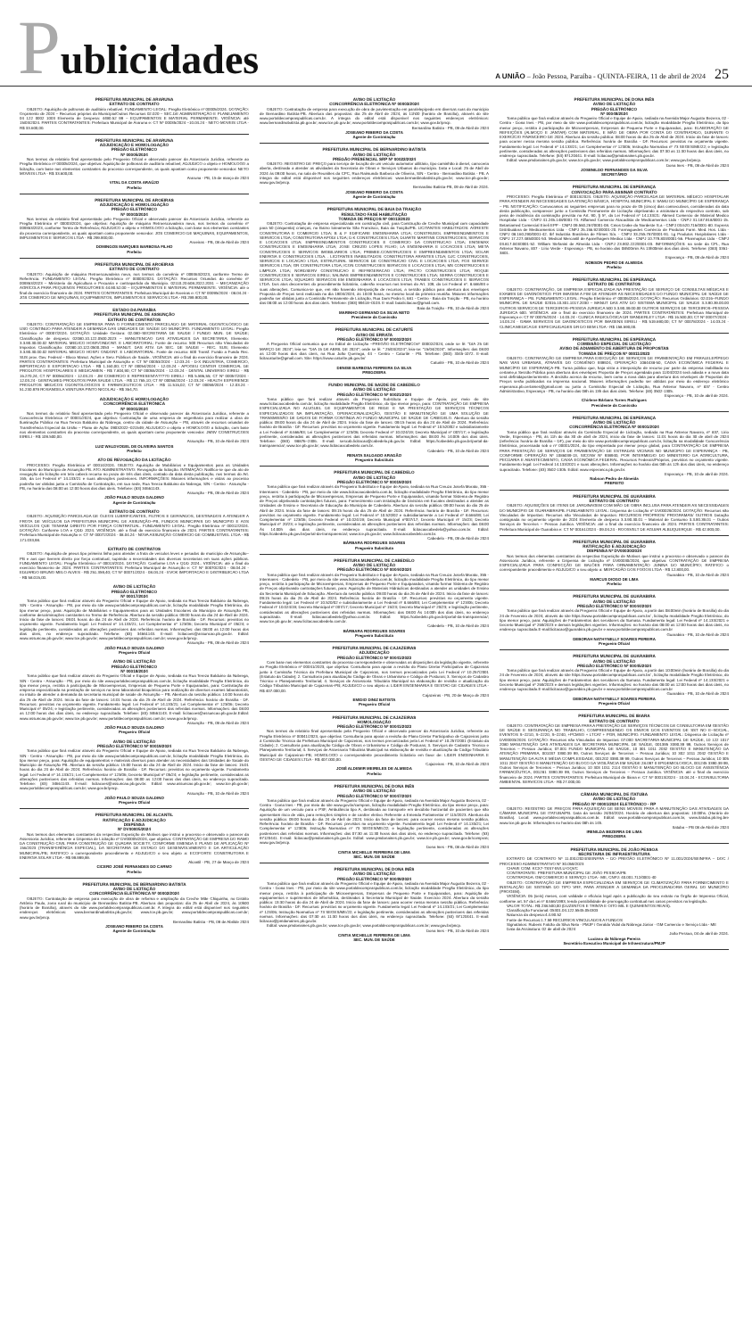Publicidades
A UNIÃO – João Pessoa, Paraíba - QUINTA-FEIRA, 11 de abril de 2024 25
PREFEITURA MUNICIPAL DE ARARUNA
EXTRATO DE CONTRATO
OBJETO: Aquisição de poltronas de auditório rebatível. FUNDAMENTO LEGAL: Pregão Eletrônico nº 00005/2024. DOTAÇÃO: Orçamento de 2024 – Recursos próprios do Município/Outros Recursos 02.020 – SEC.DE ADMINISTRAÇÃO E PLANEJAMENTO 04 122 0002 1003 Elemento de Despesa: 4490.52 99 – EQUIPAMENTOS E MATERIAL PERMANENTE. VIGÊNCIA: até 15/03/2024. PARTES CONTRATANTES: Prefeitura Municipal de Araruna e: CT Nº 00035/2024 –10.04.24 - NETO MOVEIS LTDA - R$ 33.600,00.
PREFEITURA MUNICIPAL DE ARARUNA
ADJUDICAÇÃO E HOMOLOGAÇÃO
PREGÃO ELETRÔNICO
Nº 00005/2024
Nos termos do relatório final apresentado pelo Pregoeiro Oficial e observado parecer da Assessoria Jurídica, referente ao Pregão Eletrônico nº 00005/2024, que objetiva: Aquisição de poltronas de auditório rebatível; ADJUDICO o objeto e HOMOLOGO a licitação, com base nos elementos constantes do processo correspondente, os quais apontam como proponente vencedor: NETO MOVEIS LTDA - R$ 33.600,00.
Araruna - PB, 15 de março de 2024
VITAL DA COSTA ARAÚJO
Prefeito
PREFEITURA MUNICIPAL DE AROEIRAS
ADJUDICAÇÃO E HOMOLOGAÇÃO
PREGÃO ELETRÔNICO
Nº 00003/2024
Nos termos do relatório final apresentado pelo Pregoeiro Oficial e observado parecer da Assessoria Jurídica, referente ao Pregão Eletrônico nº 00003/2024, que objetiva: Aquisição de máquina Retroescavadeira nova, nos termos do convênio nº 009363/2023, conforme Termo de Referência; ADJUDICO o objeto e HOMOLOGO a licitação, com base nos elementos constantes do processo correspondente, os quais apontam como proponente vencedor: JGS COMERCIO DE MAQUINAS, EQUIPAMENTOS, IMPLEMENTOS E SERVICOS LTDA - R$ 299.900,00.
Aroeiras - PB, 08 de Abril de 2024
DOMINGOS MARQUES BARBOSA FILHO
Prefeito
PREFEITURA MUNICIPAL DE AROEIRAS
EXTRATO DE CONTRATO
OBJETO: Aquisição de máquina Retroescavadeira nova, nos termos do convênio nº 009363/2023, conforme Termo de Referência. FUNDAMENTO LEGAL: Pregão Eletrônico nº 00003/2024. DOTAÇÃO: Recursos Oriundos do convênio nº 009363/2023 – Ministerio da Agricultura e Pecuaria e contrapartida do Municipio. 02110.20.608.2022.2031 – MECANIZAÇÃO AGRÍCOLA PARA PEQUENOS PRODUTORES 44.90.52.00 – EQUIPAMENTOS E MATERIAL PERMANENTE. VIGÊNCIA: até o final do exercício financeiro de 2024. PARTES CONTRATANTES: Prefeitura Municipal de Aroeiras e: CT Nº 00095/2024 - 08.04.24 - JGS COMERCIO DE MAQUINAS, EQUIPAMENTOS, IMPLEMENTOS E SERVICOS LTDA - R$ 299.900,00.
ESTADO DA PARAÍBA
PREFEITURA MUNICIPAL DE ASSUNÇÃO
EXTRATO DE CONTRATOS
OBJETO: CONTRATAÇÃO DE EMPRESA PARA O FORNECIMENTO PARCELADO DE MATERIAL ODONTOLÓGICO DE USO CONTINUO PARA ATENDER A DEMANDA DAS UNIDADES DE SAÚDE DO MUNICÍPIO. FUNDAMENTO LEGAL: Pregão Eletrônico nº 00007/2024. DOTAÇÃO: Unidade Gestora: 02.080–SECRETARIA DE SAUDE / FUNDO MUN. DE SAÚDE; Classificação de despesa: 02080.10.122.0500.2023 – MANUTENCAO DAS ATIVIDADES DA SECRETARIA; Elemento: 3.3.90.30.00.02 MATERIAL MEDICO HOSP./ONDONT. E LABORATORIAL; Fonte de recurso: 500 Recursos não Vinculados de Impostos Classificação: 02080.10.122.0500.2053 – MANUT. DAS ATIV. DA SEC. DE SAUDE – REC. SUS; Elemento: 3.3.90.30.00.02 MATERIAL MEDICO HOSP./ ONDONT. E LABORATORIAL. Fonte de recurso: 600 Transf. Fundo a Fundo Rec. SUS prov. Gov. Federal – Bloco Manut. Ações e Serv. Públicos de Saúde.. VIGÊNCIA: até o final do exercício financeiro de 2024. PARTES CONTRATANTES: Prefeitura Municipal de Assunção e: CT Nº 00053/2024 - 12.03.24 - D-X INDUSTRIA, COMERCIO, IMPORTACAO E EXPORTACAO LTDA - R$ 1.160,00; CT Nº 00054/2024 - 12.03.24 - APOGEU CENTER COMERCIAL DE PRODUTOS HOSPITALARES E MEDICAMEN - R$ 7.804,90; CT Nº 00055/2024 - 12.03.24 - DENTAL UNIVERSO EIRELI - R$ 16.270,24; CT Nº 00056/2024 - 12.03.24 - JM COMERCIO E REPRESENTA????O EIRELI - R$ 5.596,55; CT Nº 00057/2024 - 12.03.24 - DENTALMED PRODUTOS PARA SAUDE LTDA. - R$ 12.765,10; CT Nº 00058/2024 - 12.03.24 - HEALTH EXPERIENCE PRODUTOS MEDICOS ODONTOLOGICOS E FARMACEUTICOS LTDA - R$ 11.516,02; CT Nº 00059/2024 - 12.03.24 - 51.230.979 ROSANGELA VENTURA PINTO NICOLAU - R$ 364,70.
ADJUDICAÇÃO E HOMOLOGAÇÃO
CONCORRÊNCIA ELETRÔNICA
Nº 00001/2024
Nos termos do relatório final apresentado pelo Pregoeiro Oficial e observado parecer da Assessoria Jurídica, referente a Concorrência Eletrônica nº 00001/2024, que objetiva: Contratação de uma empresa de engenharia para realizar a obra de Iluminação Pública na Rua Tereza Balduíno da Nóbrega, centro da cidade de Assunção – PB, através de recursos oriundos de Transferência Especial da União – Plano de Ação: 09032022–021549; ADJUDICO o objeto e HOMOLOGO a licitação, com base nos elementos constantes do processo correspondente, os quais apontam como proponente vencedor: JMSV CONSTRUCOES EIRELI - R$ 109.500,00.
Assunção - PB, 10 de Abril de 2024
LUIZ WALDVOGEL DE OLIVEIRA SANTOS
Prefeito
ATO DE REVOGAÇÃO DA LICITAÇÃO
PROCESSO: Pregão Eletrônico nº 00014/2024. OBJETO: Aquisição de Mobiliários e Equipamentos para as Unidades Escolares do Município de Assunção PB. ATO ADMINISTRATIVO: Revogação da licitação. INTIMAÇÃO: Notifica-se que do ato de revogação da licitação em tela caberá recurso no prazo de três dias úteis, contado da data desta publicação, nos termos do Art. 165, da Lei Federal nº 14.133/21 e suas alterações posteriores. INFORMAÇÕES: Maiores informações e vistas ao processo poderão ser obtidas junto a Comissão de Contratação, em sua sede, Rua Tereza Balduino da Nobrega, S/N - Centro - Assunção - PB, no horário das 08:00 as 12:00 horas dos dias úteis. Telefone: (83) 34661143.
Assunção - PB, 09 de Abril de 2024
JOÃO PAULO SOUZA GALDINO
Agente de Contratação
EXTRATO DE CONTRATO
OBJETO: AQUISIÇÃO PARCELADA DE ÓLEOS LUBRIFICANTES, FILTROS E DERIVADOS, DESTINADOS A ATENDER A FROTA DE VEÍCULOS DA PREFEITURA MUNICIPAL DE ASSUNÇÃO–PB, FUNDOS MUNICIPAIS DO MUNICIPIO E AOS VEÍCULOS QUE TENHAM DIREITO POR FORÇA CONTRATUAL. FUNDAMENTO LEGAL: Pregão Eletrônico nº 00012/2024. DOTAÇÃO: Conforme LOA e QDD 2024. VIGÊNCIA: até o final do exercício financeiro de 2024. PARTES CONTRATANTES: Prefeitura Municipal de Assunção e: CT Nº 00072/2024 - 08.04.24 - NOVA ASSUNÇÃO COMÉRCIO DE COMBUSTÍVEL LTDA - R$ 171.033,98.
EXTRATO DE CONTRATOS
OBJETO: Aquisição de pneus tipo primeira linha para atender a frota de veículos leves e pesados do município de Assunção–PB e aos que tiverem direito por força contratual, suprindo a necessidades das diversas secretarias em suas ações públicas. FUNDAMENTO LEGAL: Pregão Eletrônico nº 00013/2024. DOTAÇÃO: Conforme LOA e QDD 2024.. VIGÊNCIA: até o final do exercício financeiro de 2024. PARTES CONTRATANTES: Prefeitura Municipal de Assunção e: CT Nº 00070/2024 - 08.04.24 - EDUARDO BRUNO MELO ALVES - R$ 251.359,40; CT Nº 00071/2024 - 08.04.24 - EVOK IMPORTACAO E DISTRIBUICAO LTDA - R$ 58.015,00.
AVISO DE LICITAÇÃO
PREGÃO ELETRÔNICO
Nº 00017/2024
Torna público que fará realizar através do Pregoeiro Oficial e Equipe de Apoio, sediada na Rua Tereza Balduino da Nobrega, S/N - Centro - Assunção - PB, por meio do site www.portaldecompraspublicas.com.br, licitação modalidade Pregão Eletrônico, do tipo menor preço, para: Aquisição de Mobiliários e Equipamentos para as Unidades Escolares do Município de Assunção PB, conforme descriminações constantes no Termo de Referência. Abertura da sessão pública: 09:00 horas do dia 24 de Abril de 2024. Início da fase de lances: 09:01 horas do dia 24 de Abril de 2024. Referência: horário de Brasília - DF. Recursos: previstos no orçamento vigente. Fundamento legal: Lei Federal nº 14.133/21; Lei Complementar nº 123/06; Decreto Municipal nº 05/24; e legislação pertinente, consideradas as alterações posteriores das referidas normas. Informações: das 08:00 as 12:00 horas dos dias úteis, no endereço supracitado. Telefone: (83) 34661143. E-mail: licitacoes@assuncao.pb.gov.br. Edital: www.assuncao.pb.gov.br; www.tce.pb.gov.br; www.portaldecompraspublicas.com.br; www.gov.br/pncp.
Assunção - PB, 09 de Abril de 2024
JOÃO PAULO SOUZA GALDINO
Pregoeiro Oficial
AVISO DE LICITAÇÃO
PREGÃO ELETRÔNICO
Nº 00018/2024
Torna público que fará realizar através do Pregoeiro Oficial e Equipe de Apoio, sediada na Rua Tereza Balduino da Nobrega, S/N - Centro - Assunção - PB, por meio do site www.portaldecompraspublicas.com.br, licitação modalidade Pregão Eletrônico, do tipo menor preço, restrita à participação de Microempresas, Empresas de Pequeno Porte e Equiparados, para: Contratação de empresa especializada na prestação de serviços na área laboratorial bioquímica para realização de diversos exames laboratoriais, no intuito de atender a demanda da secretaria municipal de saúde de Assunção – PB. Abertura da sessão pública: 14:00 horas do dia 25 de Abril de 2024. Início da fase de lances: 14:01 horas do dia 25 de Abril de 2024. Referência: horário de Brasília - DF. Recursos: previstos no orçamento vigente. Fundamento legal: Lei Federal nº 14.133/21; Lei Complementar nº 123/06; Decreto Municipal nº 05/24; e legislação pertinente, consideradas as alterações posteriores das referidas normas. Informações: das 08:00 as 12:00 horas dos dias úteis, no endereço supracitado. Telefone: (83) 34661143. E-mail: licitacoes@assuncao.pb.gov.br.Edital: www.assuncao.pb.gov.br; www.tce.pb.gov.br; www.portaldecompraspublicas.com.br; www.gov.br/pncp.
Assunção - PB, 09 de Abril de 2024
JOÃO PAULO SOUZA GALDINO
Pregoeiro Oficial
AVISO DE LICITAÇÃO
PREGÃO ELETRÔNICO Nº 00019/2024
Torna público que fará realizar através do Pregoeiro Oficial e Equipe de Apoio, sediada na Rua Tereza Balduino da Nobrega, S/N - Centro - Assunção - PB, por meio do site www.portaldecompraspublicas.com.br, licitação modalidade Pregão Eletrônico, do tipo menor preço, para: Aquisição de equipamentos e materiais diversos para atender as necessidades das Unidades de Saúde do Município de Assunção PB. Abertura da sessão pública: 15:00 horas do dia 24 de Abril de 2024. Início da fase de lances: 15:01 horas do dia 24 de Abril de 2024. Referência: horário de Brasília - DF. Recursos: previstos no orçamento vigente. Fundamento legal: Lei Federal nº 14.133/21; Lei Complementar nº 123/06; Decreto Municipal nº 05/24; e legislação pertinente, consideradas as alterações posteriores das referidas normas. Informações: das 08:00 as 12:00 horas dos dias úteis, no endereço supracitado. Telefone: (83) 34661143. E-mail: licitacoes@assuncao.pb.gov.br. Edital: www.assuncao.pb.gov.br; www.tce.pb.gov.br; www.portaldecompraspublicas.com.br; www.gov.br/pncp.
Assunção - PB, 10 de Abril de 2024
JOÃO PAULO SOUZA GALDINO
Pregoeiro Oficial
PREFEITURA MUNICIPAL DE ALCANTIL
RATIFICAÇÃO E ADJUDICAÇÃO
DISPENSA
Nº DV00005/2024
Nos termos dos elementos constantes da respectiva Exposição de Motivos que instrui o processo e observado o parecer da Assessoria Jurídica, referente a Dispensa de Licitação nº DV00005/2024, que objetiva: CONTRATAÇÃO DE EMPRESA DO RAMO DA CONSTRUÇÃO CIVIL PARA CONSTRUÇÃO DE QUADRA SOCIETY, CONFORME EMENDA E PLANO DE APLICAÇÃO Nº 156/2023 (TRANSFERÊNCIA ESPECIAL), DA SECRETARIA DE ESTADO DO DESENVOLVIMENTO E DA ARTICULAÇÃO MUNICIPAL/PB; RATIFICO o correspondente procedimento e ADJUDICO o seu objeto a: ECOFORTE CONSTRUTORA E ENERGIA SOLAR LTDA - R$ 99.999,99.
Alcantil - PB, 27 de Março de 2024
CICERO JOSÉ FERNANDES DO CARMO
Prefeito
PREFEITURA MUNICIPAL DE BERNARDINO BATISTA
AVISO DE LICITAÇÃO
CONCORRÊNCIA ELETRÔNICA Nº 00002/2024
OBJETO: Contratação de empresa para execução de obra de reforma e ampliação da Creche Mãe Chiquinha, no Distrito Antônio Paulo, zona rural do município de Bernardino Batista-PB. Abertura das propostas: dia 25 de Abril de 2024, às 10h00 (horário de Brasília), através do site www.portaldecompraspublicas.com.br. A íntegra do edital está disponível nos seguintes endereços eletrônicos: www.bernardinobatista.pb.gov.br; www.tce.pb.gov.br; www.portaldecompraspublicas.com.br; www.gov.br/pncp.
Bernardino Batista - PB, 09 de Abrilde 2024
JOSEANO RIBEIRO DA COSTA
Agente de Contratação
AVISO DE LICITAÇÃO
CONCORRÊNCIA ELETRÔNICA Nº 00003/2024
OBJETO: Contratação de empresa para execução de obra de pavimentação em paralelepípedo em diversas ruas do município de Bernardino Batista-PB. Abertura das propostas: dia 25 de Abril de 2024, às 11h00 (horário de Brasília), através do site www.portaldecompraspublicas.com.br. A íntegra do edital está disponível nos seguintes endereços eletrônicos: www.bernardinobatista.pb.gov.br; www.tce.pb.gov.br; www.portaldecompraspublicas.com.br; www.gov.br/pncp.
Bernardino Batista - PB, 09 de Abril de 2024
JOSEANO RIBEIRO DA COSTA
Agente de Contratação
PREFEITURA MUNICIPAL DE BERNARDINO BATISTA
AVISO DE LICITAÇÃO
PREGÃO PRESENCIAL SRP Nº 00022/2024
OBJETO: REGISTRO DE PREÇO para serviço de locação de um veículo automotor utilitário, tipo caminhão à diesel, carroceria aberta, destinado a atender as atividades da Secretaria de Obras e Serviços Urbanos do município. Data e Local: 25 de Abril de 2024 às 09:00 horas, na sala de Reuniões da CPC, Rua Raimundo Barbosa de Oliveira, S/N - Centro - Bernardino Batista - PB. A íntegra do edital está disponível nos seguintes endereços eletrônicos: www.bernardinobatista.pb.gov.br; www.tce.pb.gov.br; www.gov.br/pncp.
Bernardino Batista-PB, 09 de Abril de 2024.
JOSEANO RIBEIRO DA COSTA
Agente de Contratação
PREFEITURA MUNICIPAL DE BAIA DA TRAIÇÃO
RESULTADO FASE HABILITAÇÃO
TOMADA DE PREÇOS Nº 00013/2023
OBJETO: Contratação de empresa especializada em construção civil, para Construção de Creche Municipal com capacidade para 50 (cinquenta) crianças, no Bairro loteamento São Francisco, Baía da Traição/PB. LICITANTES HABILITADOS: AGRESTE CONSTRUTORA E COMERCIO LTDA; B & F EDIFICARE ENGENHARIA LTDA; CONSTRUSOL EMPREENDIMENTOS E SERVICOS LTDA; CONSTRUTORA APODI LTDA; D K CONSTRUCOES LTDA; DUARTE MARTINS CONSTRUCOES, SERVICOS E LOCACOES LTDA; EMPREENDIMENTOS CONSTRUCOES E COMERCIO DA CONSTRUCAO LTDA; ENGEMAX CONSTRUCOES E ENGENHARIA LTDA; JOSE CREZIO LOPES FILHO; LA ENGENHARIA E LOCACOES LTDA; META CONSTRUCOES E SERVICOS IMOBILIARIOS LTDA; PRIIMEE.CONSTRUCOES E EMPREENDIMENTOS LTDA; SOLAR ENERGIA E CONSTRUCOES LTDA. . LICITANTES INABILITADOS: CONSTRUTORA ARANTES LTDA; DJC CONSTRUCOES, SERVICOS E LOCACAO LTDA; ESTRUTURAL SERVICOS DE CONSTRUCAO CIVIL E LOCACOES LTDA; FOX SERVICE SERVICOS LTDA; GR CONSTRUTORA LTDA; ICON CONSTRUCOES SERVICOS E LOCACOES LTDA; MS CONSTRUCOES E LIMPEZA LTDA; NORDSERV CONSTRUCAO E REFRIGERACAO LTDA; PACTO CONSTRUCOES LTDA; ROQUE CONSTRUCOES E SERVICOS EIRELI; SALINAS EMPREENDIMENTOS E CONSTRUCOES LTDA; SERRA CONSTRUCOES E SERVICOS LTDA; SQUADRO SERVICOS EM ENGENHARIA E LOCACOES LTDA; TRABES CONSTRUCOES E SERVICOS LTDA. Dos atos decorrentes do procedimento licitatório, caberão recursos nos termos do Art. 109, da Lei Federal nº. 8.666/93 e suas alterações. Comunica-se que, em não havendo interposição de recursos, a sessão pública para abertura dos envelopes Proposta de Preços será realizada no dia 19/04/2024, às 10:00 horas, no mesmo local da primeira reunião. Maiores informações poderão ser obtidas junto a Comissão Permanente de Licitação, Rua Dom Pedro Ii, 681 - Centro - Baia da Traição - PB, no horário das 08:00 as 12:00 horas dos dias úteis. Telefone: (083) 99418–0103. E-mail: baialicitacao@gmail.com.
Baia da Traição - PB, 10 de Abril de 2024
MARINHO GERMANO DA SILVA NETO
Presidente da Comissão
PREFEITURA MUNICIPAL DE CATURITÉ
AVISO DE ERRATA
PREGÃO ELETRÔNICO Nº 00002/2024
A Pregoeira Oficial comunica que no Edital de Licitação –PREGÃO ELETRÔNICOnº 00002/2024, onde se lê: "DIA 25 DE MARÇO DE 2024"; leia-se: "DIA 15 DE ABRIL DE 2024"; onde se lê: " 25/03/2024"; leia-se: "15/04/2024". Informações: das 08:00 as 12:00 horas dos dias úteis, na Rua João Queiroga, 44 - Centro - Caturité - PB. Telefone: (083) 3345-1072. E-mail: licitacaturite@gmail.com. Site: https://www.caturite.pb.gov.br/
Caturité - PB, 10 de Abril de 2024
DENISE BARBOSA FERREIRA DA SILVA
PREGOEIRA
FUNDO MUNICIPAL DE SAÚDE DE CABEDELO
AVISO DE LICITAÇÃO
PREGÃO ELETRÔNICO Nº 00021/2024
Torna público que fará realizar através da Pregoeira Substituta e Equipe de Apoio, por meio do site www.licitacaocabedelo.com.br, licitação modalidade Pregão Eletrônico, do tipo menor preço, para: CONTRATAÇÃO DE EMPRESA ESPECIALIZADA NO ALUGUEL DE EQUIPAMENTOS DE REDE E NA PRESTAÇÃO DE SERVIÇOS TÉCNICOS ESPECIALIZADOS NA IMPLANTAÇÃO, OPERACIONALIZAÇÃO, GESTÃO E MANUTENÇÃO DE UMA SOLUÇÃO DE TRANSMISSÃO DE DADOS DE FORMA CONTÍNUA AO FUNDO MUNICIPAL DE SAÚDE DE CABEDELO. Abertura da sessão pública: 09:00 horas do dia 24 de Abril de 2024. Início da fase de lances: 09:15 horas do dia 24 de Abril de 2024. Referência: horário de Brasília - DF. Recursos: previstos no orçamento vigente. Fundamento legal: Lei Federal nº 10.520/02 e subsidiariamente a Lei Federal nº 8.666/93; Lei Complementar nº 123/06; Decreto Federal nº 10.024/19; Decreto Municipal nº 007/17; e legislação pertinente, consideradas as alterações posteriores das referidas normas. Informações: das 08:00 Às 14:00h dos dias úteis. Telefone: (083) 98876–2406. E-mail: sescab.licitacao@cabedelo.pb.gov.br. Edital: https://cabedelo.pb.gov.br/portal-da-transparencia/; www.tce.pb.gov.br; www.licitacaocabedelo.com.br.
Cabedelo - PB, 10 de Abril de 2024
RENATA SALGADO ARAGÃO
Pregoeira Substituta
PREFEITURA MUNICIPAL DE CABEDELO
AVISO DE LICITAÇÃO
PREGÃO ELETRÔNICO Nº 00019/2024
Torna público que fará realizar através da Pregoeira Substituta e Equipe de Apoio, sediada na Rua Creuza Josefa Morato, 355 - Intermares - Cabedelo - PB, por meio do site www.licitacaocabedelo.com.br, licitação modalidade Pregão Eletrônico, do tipo menor preço, restrita à participação de Microempresas, Empresas de Pequeno Porte e Equiparados, visando formar Sistema de Registro de Preços objetivando contratações futuras, para: Fornecimento com instalação de Divisória em Eucatex destinados a atender as Unidades de Ensino e Secretaria de Educação do Município de Cabedelo. Abertura da sessão pública: 09:00 horas do dia 25 de Abril de 2024. Início da fase de lances: 09:15 horas do dia 25 de Abril de 2024. Referência: horário de Brasília - DF. Recursos: previstos no orçamento vigente. Fundamento legal: Lei Federal nº 10.520/02 e subsidiariamente a Lei Federal nº 8.666/93; Lei Complementar nº 123/06; Decreto Federal nº 10.024/19; Decreto Municipal nº007/17; Decreto Municipal nº 15/23; Decreto Municipal nº 20/23; e legislação pertinente, consideradas as alterações posteriores das referidas normas. Informações: das 08:00 Às 14:00h dos dias úteis, no endereço supracitado. E-mail: licitacaocabedelo@yahoo.com.br. Edital: https://cabedelo.pb.gov.br/portal-da-transparencia/; www.tce.pb.gov.br; www.licitacaocabedelo.com.br.
Cabedelo - PB, 09 de Abril de 2024
BÁRBARA RODRIGUES SOARES
Pregoeira Substituta
PREFEITURA MUNICIPAL DE CABEDELO
AVISO DE LICITAÇÃO
PREGÃO ELETRÔNICO Nº 00044/2024
Torna público que fará realizar através da Pregoeira Substituta e Equipe de Apoio, sediada na Rua Creuza Josefa Morato, 355 - Intermares - Cabedelo - PB, por meio do site www.licitacaocabedelo.com.br, licitação modalidade Pregão Eletrônico, do tipo menor preço, restrita à participação de Microempresas, Empresas de Pequeno Porte e Equiparados, visando formar Sistema de Registro de Preços objetivando contratações futuras, para: Aquisição de Materiais Hidráulicos destinados a atender as unidades de Ensino da Secretaria Municipal de Educação. Abertura da sessão pública: 09:00 horas do dia 26 de Abril de 2024. Início da fase de lances: 09:15 horas do dia 26 de Abril de 2024. Referência: horário de Brasília - DF. Recursos: previstos no orçamento vigente. Fundamento legal: Lei Federal nº 10.520/02 e subsidiariamente a Lei Federal nº 8.666/93; Lei Complementar nº 123/06; Decreto Federal nº 10.024/19; Decreto Municipal nº 007/17; Decreto Municipal nº 15/23; Decreto Municipal nº 20/23; e legislação pertinente, consideradas as alterações posteriores das referidas normas. Informações: das 08:00 Às 14:00h dos dias úteis, no endereço supracitado. E-mail: licitacaocabedelo@yahoo.com.br. Edital: https://cabedelo.pb.gov.br/portal-da-transparencia/; www.tce.pb.gov.br; www.licitacaocabedelo.com.br.
Cabedelo - PB, 10 de Abril de 2024
BÁRBARA RODRIGUES SOARES
Pregoeira Substituta
PREFEITURA MUNICIPAL DE CAJAZEIRAS
ADJUDICAÇÃO
PREGÃO ELETRÔNICO Nº 00041/2023
Com base nos elementos constantes do processo correspondente e observadas as disposições da legislação vigente, referente ao Pregão Eletrônico nº 00041/2023, que objetiva: Consultoria para apoiar a revisão do Plano Diretor Participativo de Cajazeiras junto à Comissão Técnica da Prefeitura Municipal de Cajazeiras, nos termos preconizados pela Lei Federal nº 10.257/2001 (Estatuto da Cidade); 2. Consultoria para atualização Código de Obras e Urbanismo e Código de Posturas; 3. Serviços de Cadastro Técnico e Planejamento Territorial; 4. Serviços de Assessoria Tributária Municipal na elaboração de revisão e atualização do Código Tributário Municipal de Cajazeiras–PB; ADJUDICO o seu objeto a: LIDER ENGENHARIA E GESTAO DE CIDADES LTDA - R$ 407.000,00.
Cajazeiras - PB, 20 de Março de 2024
EMIDIO DINIZ BATISTA
Pregoeiro Oficial
PREFEITURA MUNICIPAL DE CAJAZEIRAS
HOMOLOGAÇÃO
PREGÃO ELETRÔNICO Nº 00041/2023
Nos termos do relatório final apresentado pela Pregoeiro Oficial e observado parecer da Assessoria Jurídica, referente ao Pregão Eletrônico nº 00041/2023, que objetiva: Consultoria para apoiar a revisão do Plano Diretor Participativo de Cajazeiras junto à Comissão Técnica da Prefeitura Municipal de Cajazeiras, nos termos preconizados pela Lei Federal nº 10.257/2001 (Estatuto da Cidade); 2. Consultoria para atualização Código de Obras e Urbanismo e Código de Posturas; 3. Serviços de Cadastro Técnico e Planejamento Territorial; 4. Serviços de Assessoria Tributária Municipal na elaboração de revisão e atualização do Código Tributário Municipal de Cajazeiras–PB; HOMOLOGO o correspondente procedimento licitatório em favor de: LIDER ENGENHARIA E GESTAO DE CIDADES LTDA - R$ 407.000,00.
Cajazeiras - PB, 10 de Abril de 2024
JOSÉ ALDEMIR MEIRELES DE ALMEIDA
Prefeito
PREFEITURA MUNICIPAL DE DONA INÊS
AVISO DE LICITAÇÃO
PREGÃO ELETRÔNICO Nº 00047/2024
Torna público que fará realizar através do Pregoeiro Oficial e Equipe de Apoio, sediada na Avenida Major Augusto Bezerra, 02 - Centro - Dona Ines - PB, por meio do site www.gov.br/compras, licitação modalidade Pregão Eletrônico, do tipo menor preço, para: Aquisição de um veículo para o PSF, Ambulância tipo A, destinada ao transporte em decúbito horizontal de pacientes que não apresentam risco de vida, para remoções simples e de caráter eletivo. Referente a Emenda Parlamentar nº 115/2023. Abertura da sessão pública: 09:00 horas do dia 24 de Abril de 2024. Início da fase de lances: para ocorrer nessa mesma sessão pública. Referência: horário de Brasília - DF. Recursos: previstos no orçamento vigente. Fundamento legal: Lei Federal nº 14.133/21; Lei Complementar nº 123/06; Instrução Normativa nº 73 SEGES/ME/22; e legislação pertinente, consideradas as alterações posteriores das referidas normas. Informações: das 07:30 as 11:30 horas dos dias úteis, no endereço supracitado. Telefone: (53) 97120441. E-mail: licitacao@pmdonaines.pb.gov.br. Edital: www.pmdonaines.pb.gov.br; www.tce.pb.gov.br; www.gov.br/compras; www.gov.br/pncp.
Dona Ines - PB, 08 de Abril de 2024
CINTIA MICHELLE FERREIRA DE LIMA
SEC. MUN. DE SAÚDE
PREFEITURA MUNICIPAL DE DONA INÊS
AVISO DE LICITAÇÃO
PREGÃO ELETRÔNICO Nº 00049/2024
Torna público que fará realizar através do Pregoeiro Oficial e Equipe de Apoio, sediada na Avenida Major Augusto Bezerra, 02 - Centro - Dona Ines - PB, por meio do site www.portaldecompraspublicas.com.br, licitação modalidade Pregão Eletrônico, do tipo menor preço, restrita à participação de Microempresas, Empresas de Pequeno Porte e Equiparados, para: Aquisição de equipamentos e suprimentos de informática, destinados à Secretaria Municipal de Saúde. Exercício 2024. Abertura da sessão pública: 13:30 horas do dia 24 de Abril de 2024. Início da fase de lances: para ocorrer nessa mesma sessão pública. Referência: horário de Brasília - DF. Recursos: previstos no orçamento vigente. Fundamento legal: Lei Federal nº 14.133/21; Lei Complementar nº 123/06; Instrução Normativa nº 73 SEGES/ME/22; e legislação pertinente, consideradas as alterações posteriores das referidas normas. Informações: das 07:30 as 11:30 horas dos dias úteis, no endereço supracitado. Telefone: (53) 97120441. E-mail: licitacao@pmdonaines.pb.gov.br.
Edital: www.pmdonaines.pb.gov.br; www.tce.pb.gov.br; www.portaldecompraspublicas.com.br; www.gov.br/pncp.
Dona Ines - PB, 10 de Abril de 2024
CINTIA MICHELLE FERREIRA DE LIMA
SEC. MUN. DE SAÚDE
PREFEITURA MUNICIPAL DE DONA INÊS
AVISO DE LICITAÇÃO
PREGÃO ELETRÔNICO
Nº 00048/2024
Torna público que fará realizar através do Pregoeiro Oficial e Equipe de Apoio, sediada na Avenida Major Augusto Bezerra, 02 - Centro - Dona Ines - PB, por meio do site www.portaldecompraspublicas.com.br, licitação modalidade Pregão Eletrônico, do tipo menor preço, restrita à participação de Microempresas, Empresas de Pequeno Porte e Equiparados, para: ELABORAÇÃO DE REFEIÇÕES (ALMOÇO E JANTAR) COM MATERIAL, E MÃO DE OBRA POR CONTA DO CONTRATADO, DURANTE O EXERCÍCIO FINANCEIRO DE 2024. Abertura da sessão pública: 08:00 horas do dia 26 de Abril de 2024. Início da fase de lances: para ocorrer nessa mesma sessão pública. Referência: horário de Brasília - DF. Recursos: previstos no orçamento vigente. Fundamento legal: Lei Federal nº 14.133/21; Lei Complementar nº 123/06; Instrução Normativa nº 73 SEGES/ME/22; e legislação pertinente, consideradas as alterações posteriores das referidas normas. Informações: das 07:30 as 11:30 horas dos dias úteis, no endereço supracitado. Telefone: (53) 97120441. E-mail: licitacao@pmdonaines.pb.gov.br.
Edital: www.pmdonaines.pb.gov.br; www.tce.pb.gov.br; www.portaldecompraspublicas.com.br; www.gov.br/pncp.
Dona Ines - PB, 09 de Abril de 2024
JOSENILDO FERNANDES DA SILVA
SECRETÁRIO
PREFEITURA MUNICIPAL DE ESPERANÇA
CONVOCAÇÃO PARA ASSINAR CONTRATO
PROCESSO: Pregão Eletrônico nº 00013/2024. OBJETO: AQUISIÇÃO PARCELADA DE MATERIAL MÉDICO HOSPITALAR PARA ATENDER AS NECESSIDADES DA ATENÇÃO BÁSICA, HOSPITAL MUNICIPAL E SAMU DO MUNICÍPIO DE ESPERANÇA – PB. NOTIFICAÇÃO: Convocamos as seguintes empresas para no prazo de 05 (cinco) dias consecutivos, considerados da data desta publicação, comparecer junto a Comissão Permanente de Licitação objetivando a assinatura do respectivo contrato, sob pena de incidência da cominação prevista no Art. 90, § 5º, da Lei Federal nº 14.133/21: Abmed Comercio de Material Medico Hospitalar Ltda - CNPJ 41.245.148/0001-73. Allfamed Comercio Atacadista de Medicamentos Ltda - CNPJ 31.187.918/0001-15. Betaniamed Comercial Eireli EPP - CNPJ 09.560.267/0001-08. Cmos Drake do Nordeste S.a - CNPJ 03.620.716/0001-80. Express Distribuidora de Medicamentos Ltda - CNPJ 26.156.923/0001-20. Farmaguedes Comércio de Produtos Farm. Med. Hos. Ltda - CNPJ 08.160.290/0001-42. Ibf Industria Brasileira de Filmes S/a. - CNPJ 33.255.787/0001-91. Lg Produtos Hospitalares Ltda - CNPJ 17.227.485/0001-53. Medical Mercantil de Aparelhagem Medica Ltda - CNPJ 10.779.833/0001-56. Pharmaplus Ltda - CNPJ 03.817.043/0001-52. William Stefanini de Almeida Ltda - CNPJ 23.902.222/0001-03. INFORMAÇÕES: na sede da CPL, Rua Antenor Navarro, 837 - Lírio Verde - Esperança - PB, no horário das 08h00min Às 13h00min dos dias úteis. Telefone: (083) 3361-3801.
Esperança - PB, 09 de Abril de 2024
NOBSON PEDRO DE ALMEIDA
Prefeito
PREFEITURA MUNICIPAL DE ESPERANÇA
EXTRATO DE CONTRATOS
OBJETO: CONTRATAÇÃO, DE EMPRESA ESPECIALIZADA NA PRESTAÇÃO DE SERVIÇO DE CONSULTAS MÉDICAS E EXAMES DE DIAGNÓSTICO POR IMAGEM A FIM DE ATENDER AS NECESSIDADES DO FUNDO MUNICIPAL DE SAÚDE DE ESPERANÇA – PB. FUNDAMENTO LEGAL: Pregão Eletrônico nº 00006/2024. DOTAÇÃO: Recursos Ordinários: 02.016–FUNDO MUNICIPAL DE SAÚDE 02016.10.301.1017.2030 – MANUT DAS ATIV DO SISTEMA MUNICIPAL DE SAUDE 3.3.90.39.00.00 OUTROS SERVICOS DE TERCEIROS–PESSOA JURIDICA 500 3.3.90.39.00.00 OUTROS SERVIÇOS DE TERCEIROS–PESSOA JURIDICA 600. VIGÊNCIA: até o final do exercício financeiro de 2024. PARTES CONTRATANTES: Prefeitura Municipal de Esperança e: CT Nº 00076/2024 - 14.03.24 - CLINICA RADIOLÓGICA DR WANDERLEY LTDA - R$ 16.500,00; CT Nº 00077/2024 - 14.03.24 - GAMA SERVICOS DE DIAGNOSTICOS POR IMAGENS EIRELI - R$ 519.690,00; CT Nº 00078/2024 - 14.03.24 - CLINICA MEDICA DE ESPECIALIDADES DR DO BEM LTDA - R$ 158.590,00.
PREFEITURA MUNICIPAL DE ESPERANÇA
COMISSÃO ESPECIAL DE LICITAÇÃO
AVISO DE ADIAMENTO DE ABERTURA DE PROPOSTAS
TOMADA DE PREÇOS Nº 00011/2023
OBJETO: CONTRATAÇÃO DE EMPRESA PARA EXECUÇÃO DE SERVIÇOS DE PAVIMENTAÇÃO EM PARALELEPÍPEDO NAS VIAS URBANAS, ATRAVÉS DO CONVÊNIO 939924, OPERAÇÃO 1084438-50, CAIXA ECONÔMICA FEDERAL E MUNICÍPIO DE ESPERANÇA-PB. Torna público que, haja vista a interposição de recurso por parte da empresa inabilitada no certame,a Sessão Pública para abertura dos envelopes Proposta de Preços agendada para 11/04/2024 será adiada e a nova data será definidaposteriormente. A decisão acerca do recurso, bem como a nova data para abertura dos envelopes de Propostas de Preços serão publicados na imprensa nacional. Maiores informações poderão ser obtidas por meio do endereço eletrônico esperanca.pb.certames@gmail.com ou junto a Comissão Especial de Licitação, Rua Antenor Navarro, nº 837 - Centro Administrativo, Esperança - PB, no horário das 08h às 13h dos dias úteis. Telefone: (83) 3502-1305.
Esperança - PB, 10 de abril de 2024.
Chirlene Bárbara Torres Rodrigues
Presidente da Comissão
PREFEITURA MUNICIPAL DE ESPERANÇA
AVISO DE LICITAÇÃO
CONCORRÊNCIA ELETRÔNICA Nº 00001/2024
Torna público que fará realizar através da Comissão Especial de Licitação, sediada na Rua Antenor Navarro, nº 837, Lírio Verde, Esperança - PB, às 11h do dia 30 de abril de 2024, início da fase de lances: 11:01 horas do dia 30 de abril de 2024 (referência: horário de Brasília – DF), por meio do site www.portaldecompraspublicas.com.br, licitação na modalidade Concorrência Eletrônica, processada sob o nº 00001/2024, do tipo empreitada por menor preço global, para CONTRATAÇÃO DE EMPRESA PARA PRESTAÇÃO DE SERVIÇOS DE PAVIMENTAÇÃO DE ESTRADAS VICINAIS NO MUNICIPIO DE ESPERANÇA - PB, CONFORME OPERAÇÃO Nº 1086039-13, SICONV Nº 938940, POR INTERMEDIO DO MINISTERIO DA AGRICULTURA, PECÚARIA E ABASTECIMENTO, CAIXA ECONÔMICA FEDERAL. Recursos Federais/Próprios, previstos no orçamento vigente. Fundamento legal: Lei Federal 14.133/2021 e suas alterações. Informações no horário das 08h às 12h dos dias úteis, no endereço supracitado. Telefone: (83) 3502-1305. Edital: www.esperanca.pb.gov.br.
Esperança - PB, 10 de abril de 2024.
Nobson Pedro de Almeida
PREFEITO
PREFEITURA MUNICIPAL DE GUARABIRA
EXTRATO DE CONTRATO
OBJETO: AQUISIÇÕES DE ITENS DE JARDINAGEM COM MÃO DE OBRA INCLUSA PARA ATENDER AS NECESSIDADES DO MUNICÍPIO DE GUARABIRA/PB. FUNDAMENTO LEGAL: Dispensa de Licitação nº DV00029/2024. DOTAÇÃO: Recursos não Vinculados de Impostos: Recursos não Vinculados de Impostos: RECURSOS PRÓPRIOS/ PROGRAMAS/ OUTROS Dotação consignada no orçamento vigente de 2024 Elemento de despesa 3.3.90.30.01 – Material de Consumo 3.3.90.39.01 – Outros Serviços de Terceiros – Pessoa Jurídica. VIGÊNCIA: até o final do exercício financeiro de 2024. PARTES CONTRATANTES: Prefeitura Municipal de Guarabira e: CT Nº 00161/2024 - 09.04.24 - ROOSVELT DE AGUIAR ALBUQUERQUE - R$ 42.903,00.
PREFEITURA MUNICIPAL DE GUARABIRA
RATIFICAÇÃO E ADJUDICAÇÃO
DISPENSA Nº DV00030/2024
Nos termos dos elementos constantes da respectiva Exposição de Motivos que instrui o processo e observado o parecer da Assessoria Jurídica, referente a Dispensa de Licitação nº DV00030/2024, que objetiva: CONTRATAÇÃO DE EMPRESA ESPECIALIZADA PARA CONFECÇÃO DE BALÕES PARA ORNAMENTAÇÃO JUNINA DO MUNICÍPIO; RATIFICO o correspondente procedimento e ADJUDICO o seu objeto a: MERCADÃO DOS FOGOS LTDA - R$ 12.800,00.
Guarabira - PB, 10 de Abril de 2024
MARCUS DIOGO DE LIMA
Prefeito
PREFEITURA MUNICIPAL DE GUARABIRA
AVISO DE LICITAÇÃO
PREGÃO ELETRÔNICO Nº 00044/2024
Torna público que fará realizar através da Pregoeira Oficial e Equipe de Apoio, a partir das 08:00min (horário de Brasília) do dia 24 de Fevereiro de 2024, através do site https://www.portaldecompraspublicas.com.br/ , licitação modalidade Pregão Eletrônico, do tipo menor preço, para: Aquisições de Fardamentos dos servidores da Sumasa. Fundamento legal: Lei Federal nº 14.133/2021 e Decreto Municipal nº 269/2023 e demais legislações vigentes. Informações: no horário das 08:00 as 12:00 horas dos dias úteis, no endereço supracitado.E-mail:licitacao@guarabira.pb.gov.br e www.portaldecompraspublicas.com.br
Guarabira - PB, 10 de Abril de 2024
DEBORAH NATHYNELLY SOARES PEREIRA
Pregoeira Oficial
PREFEITURA MUNICIPAL DE GUARABIRA
AVISO DE LICITAÇÃO
PREGÃO ELETRÔNICO Nº 00045/2024
Torna público que fará realizar através da Pregoeira Oficial e Equipe de Apoio, a partir das 10:00min (horário de Brasília) do dia 24 de Fevereiro de 2024, através do site https://www.portaldecompraspublicas.com.br/ , licitação modalidade Pregão Eletrônico, do tipo menor preço, para: Aquisições de Fardamentos dos servidores da Sumasa. Fundamento legal: Lei Federal nº 14.133/2021 e Decreto Municipal nº 269/2023 e demais legislações vigentes. Informações: no horário das 08:00 as 12:00 horas dos dias úteis, no endereço supracitado.E-mail:licitacao@guarabira.pb.gov.br e www.portaldecompraspublicas.com.br
Guarabira - PB, 10 de Abril de 2024
DEBORAH NATHYNELLY SOARES PEREIRA
Pregoeira Oficial
PREFEITURA MUNICIPAL DE IBIARA
EXTRATO DE CONTRATO
OBJETO: CONTRATAÇÃO DE EMPRESA PARA A PRESTAÇÃO DE SERVIÇOS TÉCNICOS DE CONSULTORIA EM GESTÃO DE SAÚDE E SEGURANÇA NO TRABALHO, COMPREENDENDO OS ENVIOS DOS EVENTOS DE SST NO E–SOCIAL, EVENTOS S–2210, S–2220, S–2240, +PCMSO + LTCAT + PGR, MUNICÍPIO. FUNDAMENTO LEGAL: Dispensa de Licitação nº DV00003/2024. DOTAÇÃO: Recursos não Vinculados de Impostos: 07.000 SACRETARIA MUNICIPAL DE SAÚDE, 10 122 1017 2080 MANUTENÇÃO DAS ATIVIDADES DA SECRETARIA MUNICIPAL DE SAÚDE, 001395 3390.39 99, Outros Serviços de Terceiros – Pessoa Jurídica; 07.001 FUNDO MUNICIPAL DE SAÚDE, 10 301 1011 2032 GESTÃO E MANUTENÇÃO DA ATENÇÃO PRIMARIA, 001037 3390.39 99, Outros Serviços de Terceiros – Pessoa Jurídica; 10 302 1011 2042 GESTÃO E MANUTENÇÃO DA ALTA E MÉDIA COMPLEXIDADE, 001202 3390.39 99, Outros Serviços de Terceiros – Pessoa Jurídica; 10 305 1011 2047 GESTÃO E MANUTENÇÃO DO BLOCO DA VIGILÂNCIA EM SAÚDE 28.097 0 EPIDEMIOLOGICA, 001245 3390.39 99, Outros Serviços de Terceiros – Pessoa Jurídica; 10 303 1011 2114 GESTÃO E MANUTENÇÃO DO BLOCO DE ASSISTÊNCIA FARMACÊUTICA, 001281 3390.39 99, Outros Serviços de Terceiros – Pessoa Jurídica. VIGÊNCIA: até o final do exercício financeiro de 2024. PARTES CONTRATANTES: Prefeitura Municipal de Ibiara e: CT Nº 00013/2024 - 10.04.24 - ECONSULTORIA AMBIENTAL SERVICOS LTDA - R$ 27.000,00.
CÂMARA MUNICIPAL DE ITATUBA
AVISO DE LICITAÇÃO
PREGÃO Nº 00001/2024 ELETRÔNICO - RP
OBJETO: REGISTRO DE PREÇOS PARA AQUISIÇÃO DE BENS MOVEIS PARA A MANUTENÇÃO DAS ATIVIDADES DA CÂMARA MUNICIPAL DE ITATUBA/PB. Data da sessão 24/04/2024. Horário de abertura das propostas: 10:00hs. (Horário de Brasília). Local: www.portaldecompraspublicas.com.br. Edital: www.portaldecompraspublicas.com.br, www.itatuba.pb.leg.bre www.tce.pb.gov.br. Informações no horário das 08h às 14h.
Itatuba – PB 08 de Abril de 2024
IRENILDA BEZERRA DE LIMA
PREGOEIRA
PREFEITURA MUNICIPAL DE JOÃO PESSOA
SECRETARIA DE INFRAESTRUTURA
EXTRATO DE CONTRATO Nº 11.031/2024/SEINFRA – DO PREGÃO ELETRÔNICO Nº 11.001/2024/SEINFRA – DOC / PROCESSO ADMINISTRATIVO Nº 30.059/2023
CHAVE CGM: KCX7-TSS7-BVLU-OQVC
CONTRATANTE: PREFEITURA MUNICIPAL DE JOÃO PESSOA/PB
CONTRATADA: GM COMERCIO E SERVIÇO LTDA - ME, CNPJ: 40.001.712/0001-40
OBJETO: CONTRATAÇÃO DE EMPRESA ESPECIALIZADA EM SERVIÇOS DE CLIMATIZAÇÃO PARA FORNECIMENTO E INSTALAÇÃO DE SISTEMA DO TIPO VRF, PARA ATENDER A DEMANDA DA PROCURADORIA GERAL DO MUNICÍPIO (PROGEM).
VIGÊNCIA: 06 (seis) meses, com validade e eficácia legal após a publicação do seu extrato no Órgão de Imprensa Oficial, conforme art. 57 da Lei nº 8.666/1993, tendo possibilidade de prorrogação contratual nos casos previstos na legislação.
VALOR TOTAL: R$ 238.500,00 (DUZENTOS E TRINTA E OITO MIL E QUINHENTOS REAIS).
Classificação Funcional: 05301.04.122.5545.054303
Natureza da despesa:4.4.90.52
Fonte de Recursos:1.7.59 RECURSOS VINCULADOS A FUNDOS
Signatários: Rubens Falcão da Silva Neto - PMJP / Geraldo Vidal da Nóbrega Júnior - GM Comercio e Serviço Ltda - ME
Data da Assinatura: 02 de abril de 2024
João Pessoa, 04 de abril de 2024.
Luciano da Nóbrega Pereira
Secretário Executivo Municipal de Infraestrutura/PMJP